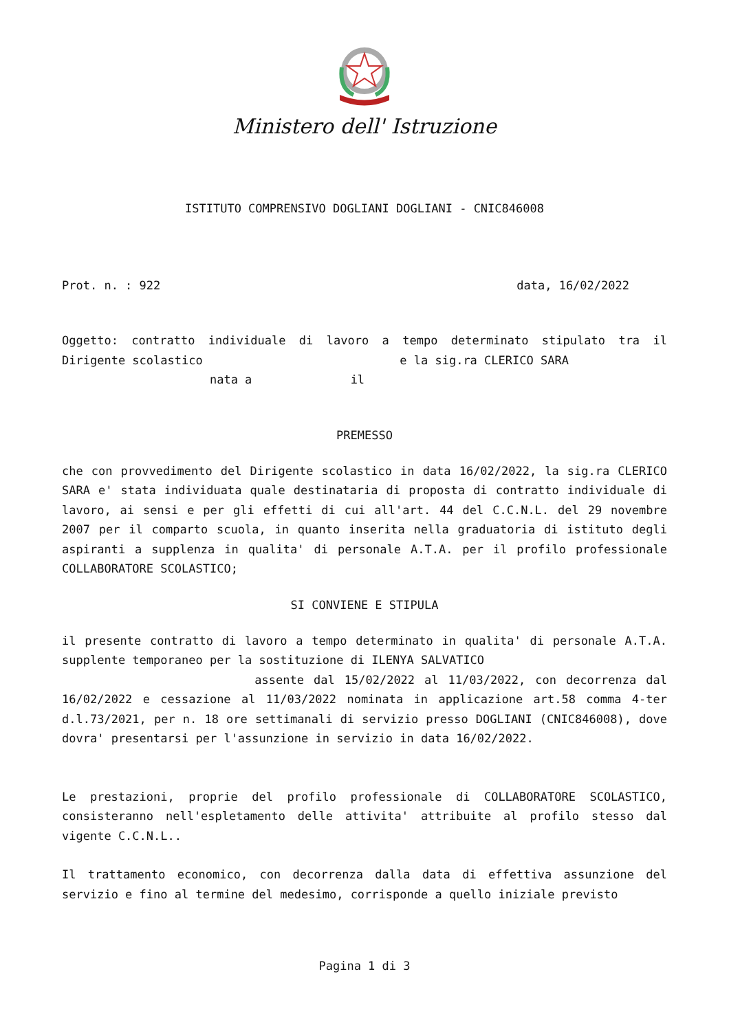Ministero dell' Istruzione
ISTITUTO COMPRENSIVO DOGLIANI DOGLIANI - CNIC846008
Prot. n. : 922 data, 16/02/2022
Oggetto: contratto individuale di lavoro a tempo determinato stipulato tra il Dirigente scolastico e la sig.ra CLERICO SARA
nata a il
PREMESSO
che con provvedimento del Dirigente scolastico in data 16/02/2022, la sig.ra CLERICO SARA e' stata individuata quale destinataria di proposta di contratto individuale di lavoro, ai sensi e per gli effetti di cui all'art. 44 del C.C.N.L. del 29 novembre 2007 per il comparto scuola, in quanto inserita nella graduatoria di istituto degli aspiranti a supplenza in qualita' di personale A.T.A. per il profilo professionale COLLABORATORE SCOLASTICO;
SI CONVIENE E STIPULA
il presente contratto di lavoro a tempo determinato in qualita' di personale A.T.A. supplente temporaneo per la sostituzione di ILENYA SALVATICO
assente dal 15/02/2022 al 11/03/2022, con decorrenza dal 16/02/2022 e cessazione al 11/03/2022 nominata in applicazione art.58 comma 4-ter d.l.73/2021, per n. 18 ore settimanali di servizio presso DOGLIANI (CNIC846008), dove dovra' presentarsi per l'assunzione in servizio in data 16/02/2022.
Le prestazioni, proprie del profilo professionale di COLLABORATORE SCOLASTICO, consisteranno nell'espletamento delle attivita' attribuite al profilo stesso dal vigente C.C.N.L..
Il trattamento economico, con decorrenza dalla data di effettiva assunzione del servizio e fino al termine del medesimo, corrisponde a quello iniziale previsto
Pagina 1 di 3